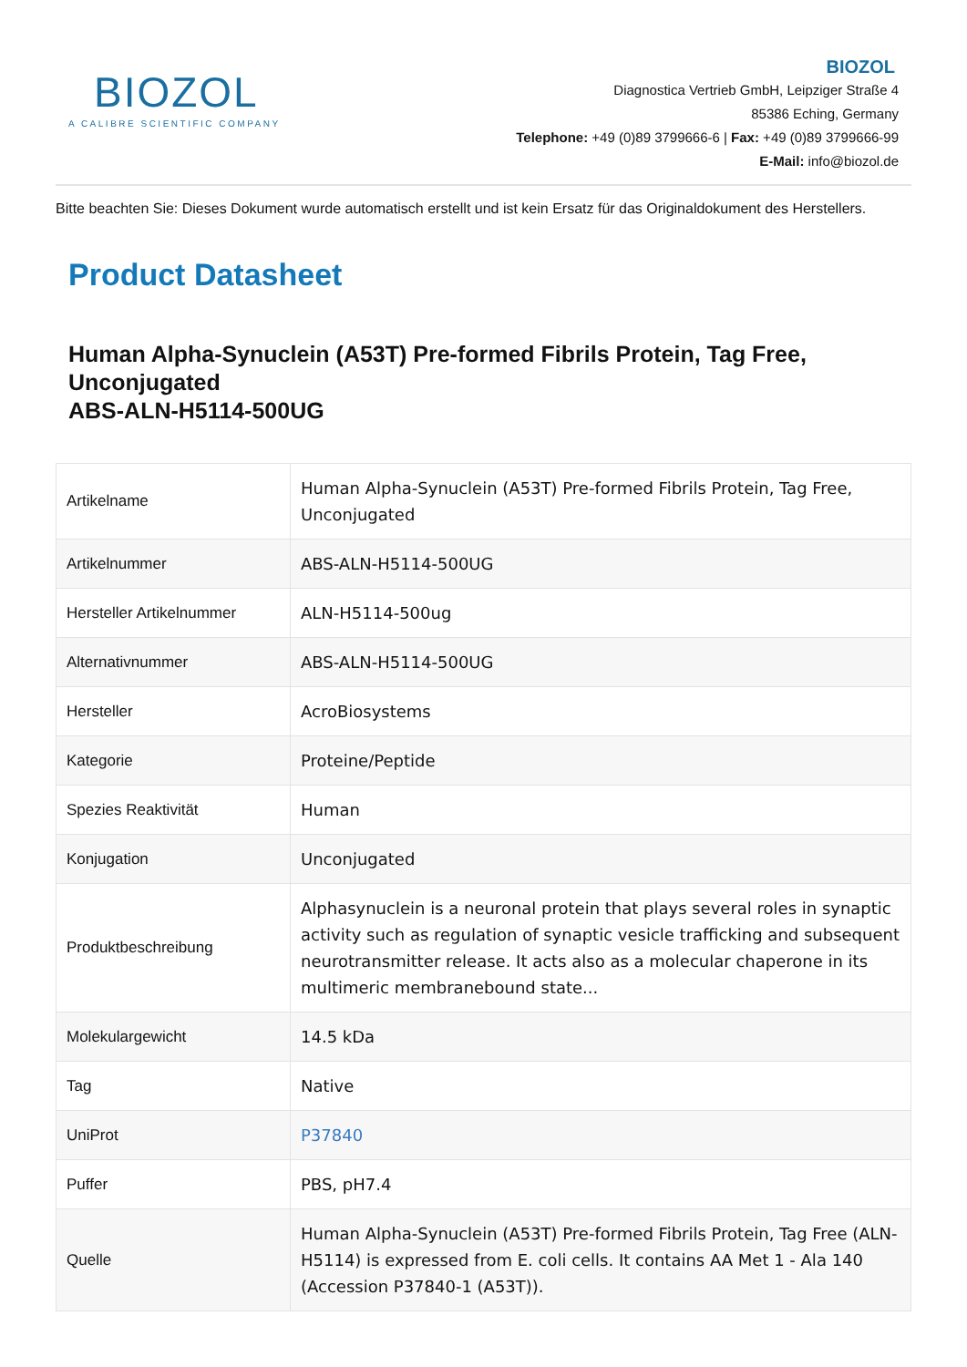BIOZOL
A CALIBRE SCIENTIFIC COMPANY
BIOZOL
Diagnostica Vertrieb GmbH, Leipziger Straße 4
85386 Eching, Germany
Telephone: +49 (0)89 3799666-6 | Fax: +49 (0)89 3799666-99
E-Mail: info@biozol.de
Bitte beachten Sie: Dieses Dokument wurde automatisch erstellt und ist kein Ersatz für das Originaldokument des Herstellers.
Product Datasheet
Human Alpha-Synuclein (A53T) Pre-formed Fibrils Protein, Tag Free, Unconjugated
ABS-ALN-H5114-500UG
| Artikelname | Human Alpha-Synuclein (A53T) Pre-formed Fibrils Protein, Tag Free, Unconjugated |
| Artikelnummer | ABS-ALN-H5114-500UG |
| Hersteller Artikelnummer | ALN-H5114-500ug |
| Alternativnummer | ABS-ALN-H5114-500UG |
| Hersteller | AcroBiosystems |
| Kategorie | Proteine/Peptide |
| Spezies Reaktivität | Human |
| Konjugation | Unconjugated |
| Produktbeschreibung | Alphasynuclein is a neuronal protein that plays several roles in synaptic activity such as regulation of synaptic vesicle trafficking and subsequent neurotransmitter release. It acts also as a molecular chaperone in its multimeric membranebound state... |
| Molekulargewicht | 14.5 kDa |
| Tag | Native |
| UniProt | P37840 |
| Puffer | PBS, pH7.4 |
| Quelle | Human Alpha-Synuclein (A53T) Pre-formed Fibrils Protein, Tag Free (ALN-H5114) is expressed from E. coli cells. It contains AA Met 1 - Ala 140 (Accession P37840-1 (A53T)). |